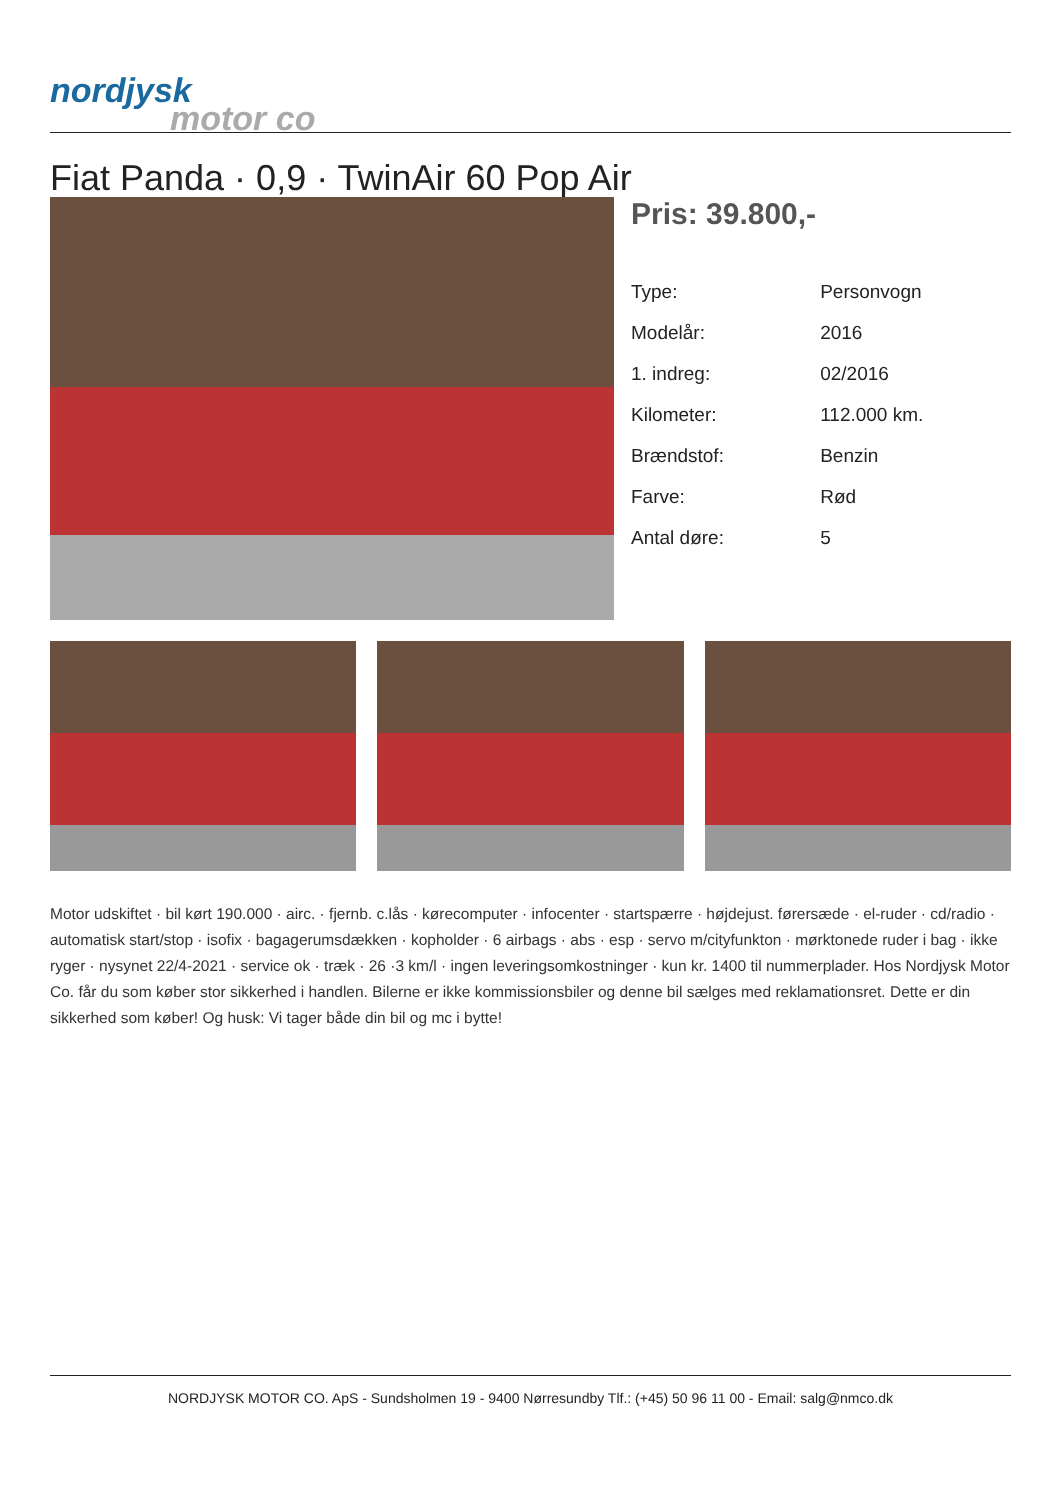nordjysk
motor co
Fiat Panda · 0,9 · TwinAir 60 Pop Air
Pris: 39.800,-
| Type: | Personvogn |
| Modelår: | 2016 |
| 1. indreg: | 02/2016 |
| Kilometer: | 112.000 km. |
| Brændstof: | Benzin |
| Farve: | Rød |
| Antal døre: | 5 |
Motor udskiftet · bil kørt 190.000 · airc. · fjernb. c.lås · kørecomputer · infocenter · startspærre · højdejust. førersæde · el-ruder · cd/radio · automatisk start/stop · isofix · bagagerumsdækken · kopholder · 6 airbags · abs · esp · servo m/cityfunkton · mørktonede ruder i bag · ikke ryger · nysynet 22/4-2021 · service ok · træk · 26 ·3 km/l · ingen leveringsomkostninger · kun kr. 1400 til nummerplader. Hos Nordjysk Motor Co. får du som køber stor sikkerhed i handlen. Bilerne er ikke kommissionsbiler og denne bil sælges med reklamationsret. Dette er din sikkerhed som køber! Og husk: Vi tager både din bil og mc i bytte!
NORDJYSK MOTOR CO. ApS - Sundsholmen 19 - 9400 Nørresundby Tlf.: (+45) 50 96 11 00 - Email: salg@nmco.dk